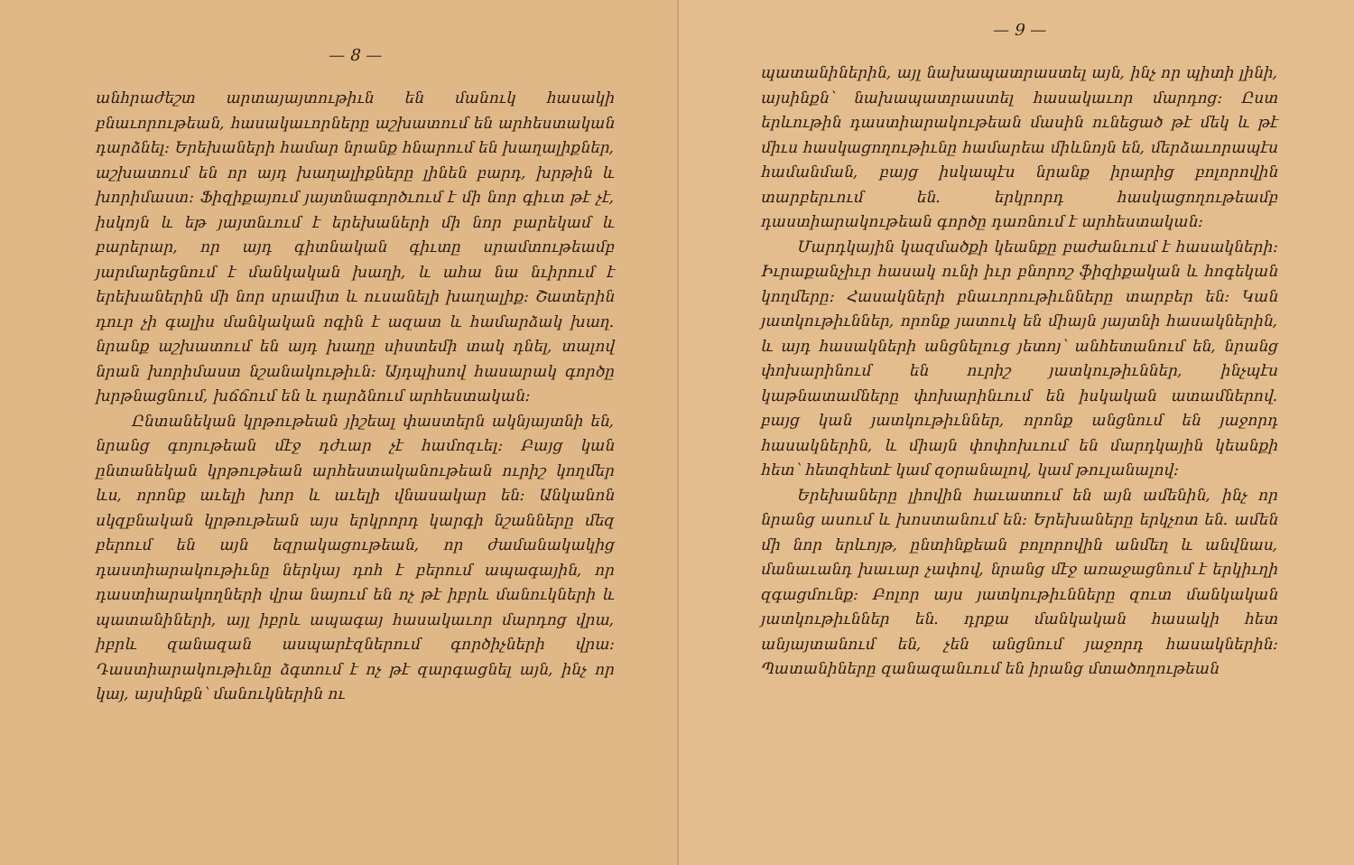— 8 —
անհրաժեշտ արտայայտութիւն են մանուկ հասակի բնաւորութեան, հասակաւորները աշխատում են արհեստական դարձնել: Երեխաների համար նրանք հնարում են խաղալիքներ, աշխատում են որ այդ խաղալիքները լինեն բարդ, խրթին և խորիմաստ: Ֆիզիքայում յայտնագործւում է մի նոր գիւտ թէ չէ, իսկոյն և եթ յայտնւում է երեխաների մի նոր բարեկամ և բարերար, որ այդ գիտնական գիւտը սրամտութեամբ յարմարեցնում է մանկական խաղի, և ահա նա նւիրում է երեխաներին մի նոր սրամիտ և ուսանելի խաղալիք: Շատերին դուր չի գալիս մանկական ոգին է ազատ և համարձակ խաղ. նրանք աշխատում են այդ խաղը սիստեմի տակ դնել, տալով նրան խորիմաստ նշանակութիւն: Այդպիսով հասարակ գործը խրթնացնում, խճճում են և դարձնում արհեստական:
Ընտանեկան կրթութեան յիշեալ փաստերն ակնյայտնի են, նրանց գոյութեան մէջ դժւար չէ համոզւել: Բայց կան ընտանեկան կրթութեան արհեստականութեան ուրիշ կողմեր ևս, որոնք աւելի խոր և աւելի վնասակար են: Անկանոն սկզբնական կրթութեան այս երկրորդ կարգի նշանները մեզ բերում են այն եզրակացութեան, որ ժամանակակից դաստիարակութիւնը ներկայ դոհ է բերում ապագային, որ դաստիարակողների վրա նայում են ոչ թէ իբրև մանուկների և պատանիների, այլ իբրև ապագայ հասակաւոր մարդոց վրա, իբրև զանազան ասպարէզներում գործիչների վրա: Դաստիարակութիւնը ձգտում է ոչ թէ զարգացնել այն, ինչ որ կայ, այսինքն՝ մանուկներին ու
— 9 —
պատանիներին, այլ նախապատրաստել այն, ինչ որ պիտի լինի, այսինքն՝ նախապատրաստել հասակաւոր մարդոց: Ըստ երևութին դաստիարակութեան մասին ունեցած թէ մեկ և թէ միւս հասկացողութիւնը համարեա միևնոյն են, մերձաւորապէս համանման, բայց իսկապէս նրանք իրարից բոլորովին տարբերւում են. երկրորդ հասկացողութեամբ դաստիարակութեան գործը դառնում է արհեստական:
Մարդկային կազմածքի կեանքը բաժանւում է հասակների: Իւրաքանչիւր հասակ ունի իւր բնորոշ ֆիզիքական և հոգեկան կողմերը: Հասակների բնաւորութիւնները տարբեր են: Կան յատկութիւններ, որոնք յատուկ են միայն յայտնի հասակներին, և այդ հասակների անցնելուց յետոյ՝ անհետանում են, նրանց փոխարինում են ուրիշ յատկութիւններ, ինչպէս կաթնատամները փոխարինւում են իսկական ատամներով. բայց կան յատկութիւններ, որոնք անցնում են յաջորդ հասակներին, և միայն փոփոխւում են մարդկային կեանքի հետ՝ հետզհետէ կամ զօրանալով, կամ թուլանալով:
Երեխաները լիովին հաւատում են այն ամենին, ինչ որ նրանց ասում և խոստանում են: Երեխաները երկչոտ են. ամեն մի նոր երևոյթ, ընտինքեան բոլորովին անմեղ և անվնաս, մանաւանդ խաւար չափով, նրանց մէջ առաջացնում է երկիւղի զգացմունք: Բոլոր այս յատկութիւնները զուտ մանկական յատկութիւններ են. դրքա մանկական հասակի հետ անյայտանում են, չեն անցնում յաջորդ հասակներին: Պատանիները զանազանւում են իրանց մտածողութեան